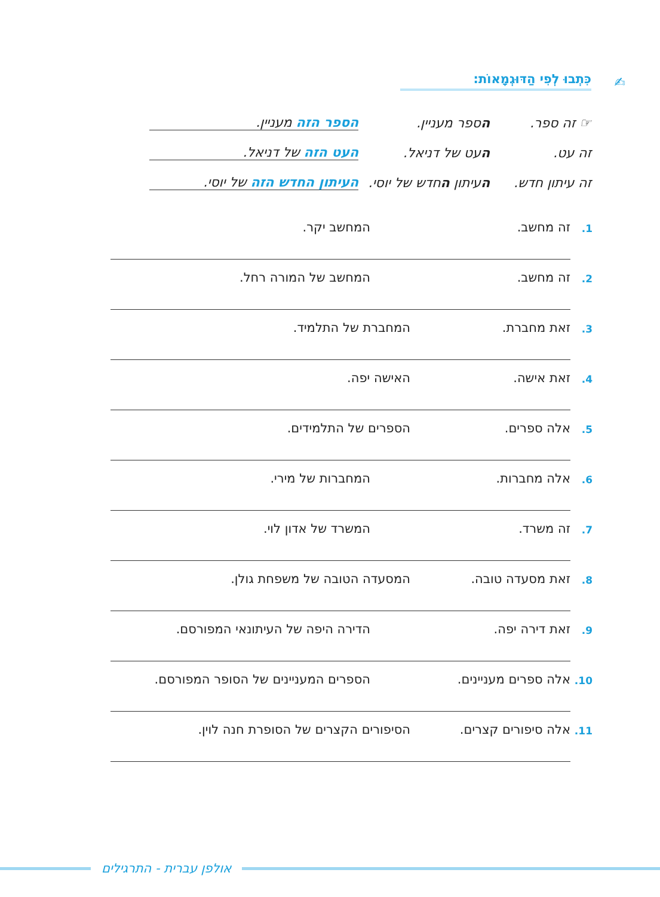✍
כִּתְבוּ לְפִי הַדּוּגְמָאוֹת:
☞ זה ספר. הספר מעניין. הספר הזה מעניין.
זה עט. העט של דניאל. העט הזה של דניאל.
זה עיתון חדש.
העיתון החדש של יוסי.
העיתון החדש הזה של יוסי.
1. זה מחשב. המחשב יקר.
2. זה מחשב. המחשב של המורה רחל.
3. זאת מחברת. המחברת של התלמיד.
4. זאת אישה. האישה יפה.
5. אלה ספרים. הספרים של התלמידים.
6. אלה מחברות. המחברות של מירי.
7. זה משרד. המשרד של אדון לוי.
8. זאת מסעדה טובה. המסעדה הטובה של משפחת גולן.
9. זאת דירה יפה. הדירה היפה של העיתונאי המפורסם.
10. אלה ספרים מעניינים. הספרים המעניינים של הסופר המפורסם.
11. אלה סיפורים קצרים. הסיפורים הקצרים של הסופרת חנה לוין.
אולפן עברית - התרגילים